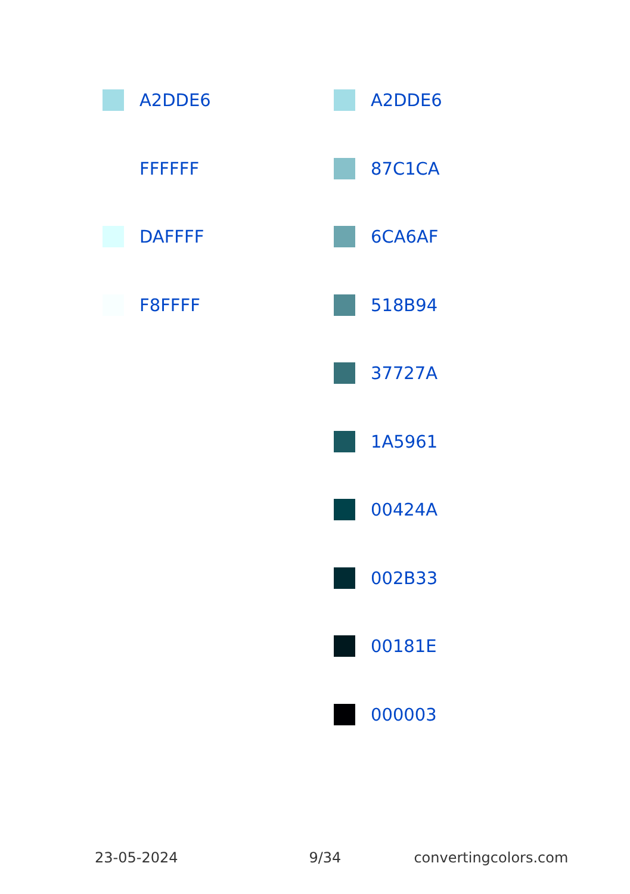A2DDE6
FFFFFF
DAFFFF
F8FFFF
A2DDE6
87C1CA
6CA6AF
518B94
37727A
1A5961
00424A
002B33
00181E
000003
23-05-2024 9/34 convertingcolors.com